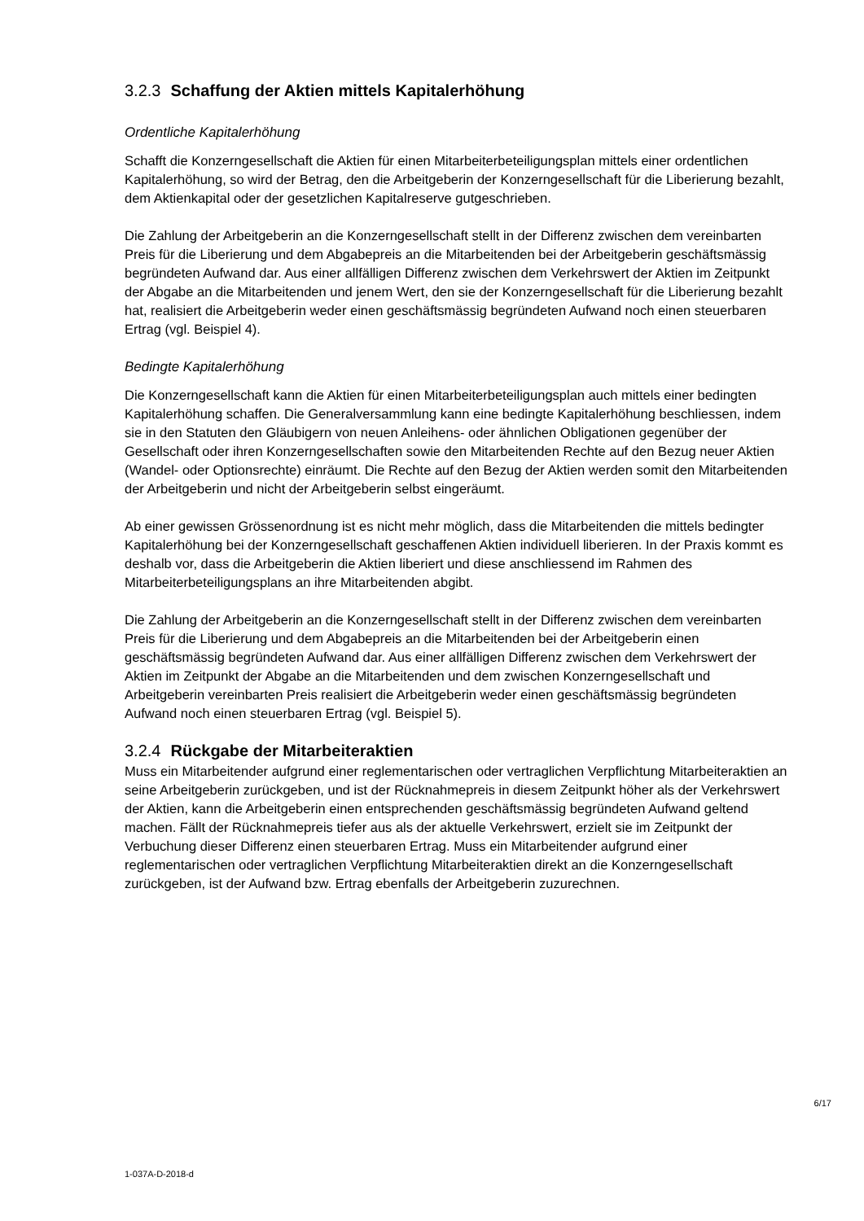3.2.3 Schaffung der Aktien mittels Kapitalerhöhung
Ordentliche Kapitalerhöhung
Schafft die Konzerngesellschaft die Aktien für einen Mitarbeiterbeteiligungsplan mittels einer ordentlichen Kapitalerhöhung, so wird der Betrag, den die Arbeitgeberin der Konzerngesellschaft für die Liberierung bezahlt, dem Aktienkapital oder der gesetzlichen Kapitalreserve gutgeschrieben.
Die Zahlung der Arbeitgeberin an die Konzerngesellschaft stellt in der Differenz zwischen dem vereinbarten Preis für die Liberierung und dem Abgabepreis an die Mitarbeitenden bei der Arbeitgeberin geschäftsmässig begründeten Aufwand dar. Aus einer allfälligen Differenz zwischen dem Verkehrswert der Aktien im Zeitpunkt der Abgabe an die Mitarbeitenden und jenem Wert, den sie der Konzerngesellschaft für die Liberierung bezahlt hat, realisiert die Arbeitgeberin weder einen geschäftsmässig begründeten Aufwand noch einen steuerbaren Ertrag (vgl. Beispiel 4).
Bedingte Kapitalerhöhung
Die Konzerngesellschaft kann die Aktien für einen Mitarbeiterbeteiligungsplan auch mittels einer bedingten Kapitalerhöhung schaffen. Die Generalversammlung kann eine bedingte Kapitalerhöhung beschliessen, indem sie in den Statuten den Gläubigern von neuen Anleihens- oder ähnlichen Obligationen gegenüber der Gesellschaft oder ihren Konzerngesellschaften sowie den Mitarbeitenden Rechte auf den Bezug neuer Aktien (Wandel- oder Optionsrechte) einräumt. Die Rechte auf den Bezug der Aktien werden somit den Mitarbeitenden der Arbeitgeberin und nicht der Arbeitgeberin selbst eingeräumt.
Ab einer gewissen Grössenordnung ist es nicht mehr möglich, dass die Mitarbeitenden die mittels bedingter Kapitalerhöhung bei der Konzerngesellschaft geschaffenen Aktien individuell liberieren. In der Praxis kommt es deshalb vor, dass die Arbeitgeberin die Aktien liberiert und diese anschliessend im Rahmen des Mitarbeiterbeteiligungsplans an ihre Mitarbeitenden abgibt.
Die Zahlung der Arbeitgeberin an die Konzerngesellschaft stellt in der Differenz zwischen dem vereinbarten Preis für die Liberierung und dem Abgabepreis an die Mitarbeitenden bei der Arbeitgeberin einen geschäftsmässig begründeten Aufwand dar. Aus einer allfälligen Differenz zwischen dem Verkehrswert der Aktien im Zeitpunkt der Abgabe an die Mitarbeitenden und dem zwischen Konzerngesellschaft und Arbeitgeberin vereinbarten Preis realisiert die Arbeitgeberin weder einen geschäftsmässig begründeten Aufwand noch einen steuerbaren Ertrag (vgl. Beispiel 5).
3.2.4 Rückgabe der Mitarbeiteraktien
Muss ein Mitarbeitender aufgrund einer reglementarischen oder vertraglichen Verpflichtung Mitarbeiteraktien an seine Arbeitgeberin zurückgeben, und ist der Rücknahmepreis in diesem Zeitpunkt höher als der Verkehrswert der Aktien, kann die Arbeitgeberin einen entsprechenden geschäftsmässig begründeten Aufwand geltend machen. Fällt der Rücknahmepreis tiefer aus als der aktuelle Verkehrswert, erzielt sie im Zeitpunkt der Verbuchung dieser Differenz einen steuerbaren Ertrag. Muss ein Mitarbeitender aufgrund einer reglementarischen oder vertraglichen Verpflichtung Mitarbeiteraktien direkt an die Konzerngesellschaft zurückgeben, ist der Aufwand bzw. Ertrag ebenfalls der Arbeitgeberin zuzurechnen.
6/17
1-037A-D-2018-d